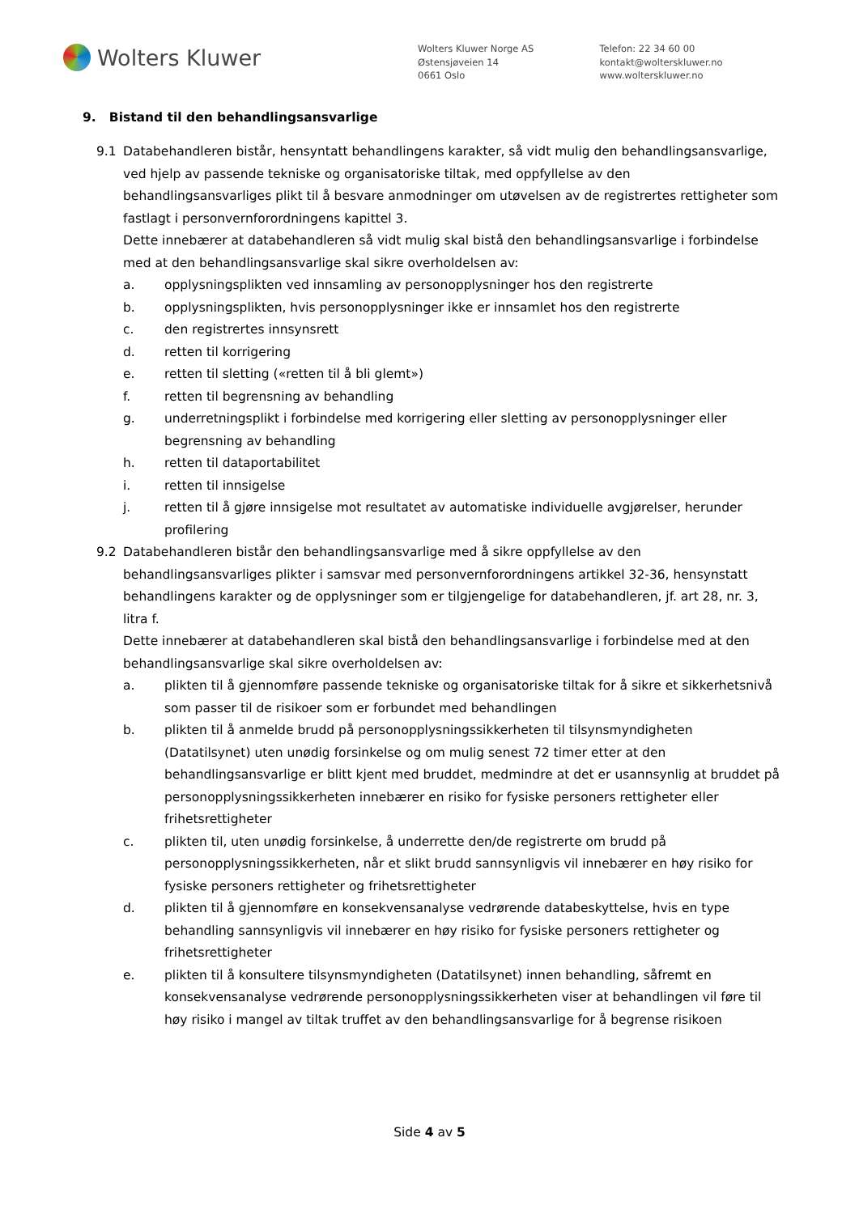Wolters Kluwer
Wolters Kluwer Norge AS
Østensjøveien 14
0661 Oslo
Telefon: 22 34 60 00
kontakt@wolterskluwer.no
www.wolterskluwer.no
9. Bistand til den behandlingsansvarlige
9.1 Databehandleren bistår, hensyntatt behandlingens karakter, så vidt mulig den behandlingsansvarlige, ved hjelp av passende tekniske og organisatoriske tiltak, med oppfyllelse av den behandlingsansvarliges plikt til å besvare anmodninger om utøvelsen av de registrertes rettigheter som fastlagt i personvernforordningens kapittel 3.
Dette innebærer at databehandleren så vidt mulig skal bistå den behandlingsansvarlige i forbindelse med at den behandlingsansvarlige skal sikre overholdelsen av:
a. opplysningsplikten ved innsamling av personopplysninger hos den registrerte
b. opplysningsplikten, hvis personopplysninger ikke er innsamlet hos den registrerte
c. den registrertes innsynsrett
d. retten til korrigering
e. retten til sletting («retten til å bli glemt»)
f. retten til begrensning av behandling
g. underretningsplikt i forbindelse med korrigering eller sletting av personopplysninger eller begrensning av behandling
h. retten til dataportabilitet
i. retten til innsigelse
j. retten til å gjøre innsigelse mot resultatet av automatiske individuelle avgjørelser, herunder profilering
9.2 Databehandleren bistår den behandlingsansvarlige med å sikre oppfyllelse av den behandlingsansvarliges plikter i samsvar med personvernforordningens artikkel 32-36, hensynstatt behandlingens karakter og de opplysninger som er tilgjengelige for databehandleren, jf. art 28, nr. 3, litra f.
Dette innebærer at databehandleren skal bistå den behandlingsansvarlige i forbindelse med at den behandlingsansvarlige skal sikre overholdelsen av:
a. plikten til å gjennomføre passende tekniske og organisatoriske tiltak for å sikre et sikkerhetsnivå som passer til de risikoer som er forbundet med behandlingen
b. plikten til å anmelde brudd på personopplysningssikkerheten til tilsynsmyndigheten (Datatilsynet) uten unødig forsinkelse og om mulig senest 72 timer etter at den behandlingsansvarlige er blitt kjent med bruddet, medmindre at det er usannsynlig at bruddet på personopplysningssikkerheten innebærer en risiko for fysiske personers rettigheter eller frihetsrettigheter
c. plikten til, uten unødig forsinkelse, å underrette den/de registrerte om brudd på personopplysningssikkerheten, når et slikt brudd sannsynligvis vil innebærer en høy risiko for fysiske personers rettigheter og frihetsrettigheter
d. plikten til å gjennomføre en konsekvensanalyse vedrørende databeskyttelse, hvis en type behandling sannsynligvis vil innebærer en høy risiko for fysiske personers rettigheter og frihetsrettigheter
e. plikten til å konsultere tilsynsmyndigheten (Datatilsynet) innen behandling, såfremt en konsekvensanalyse vedrørende personopplysningssikkerheten viser at behandlingen vil føre til høy risiko i mangel av tiltak truffet av den behandlingsansvarlige for å begrense risikoen
Side 4 av 5